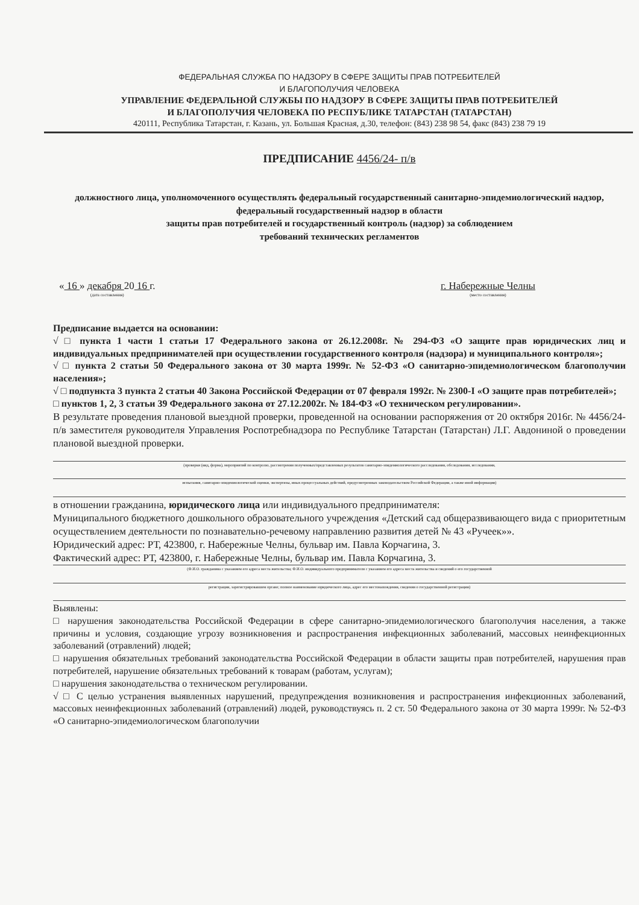ФЕДЕРАЛЬНАЯ СЛУЖБА ПО НАДЗОРУ В СФЕРЕ ЗАЩИТЫ ПРАВ ПОТРЕБИТЕЛЕЙ
И БЛАГОПОЛУЧИЯ ЧЕЛОВЕКА
УПРАВЛЕНИЕ ФЕДЕРАЛЬНОЙ СЛУЖБЫ ПО НАДЗОРУ В СФЕРЕ ЗАЩИТЫ ПРАВ ПОТРЕБИТЕЛЕЙ
И БЛАГОПОЛУЧИЯ ЧЕЛОВЕКА ПО РЕСПУБЛИКЕ ТАТАРСТАН (ТАТАРСТАН)
420111, Республика Татарстан, г. Казань, ул. Большая Красная, д.30, телефон: (843) 238 98 54, факс (843) 238 79 19
ПРЕДПИСАНИЕ 4456/24- п/в
должностного лица, уполномоченного осуществлять федеральный государственный санитарно-эпидемиологический надзор, федеральный государственный надзор в области
защиты прав потребителей и государственный контроль (надзор) за соблюдением
требований технических регламентов
« 16 » декабря 20 16 г.
(дата составления)
г. Набережные Челны
(место составления)
Предписание выдается на основании:
√ □ пункта 1 части 1 статьи 17 Федерального закона от 26.12.2008г. № 294-ФЗ «О защите прав юридических лиц и индивидуальных предпринимателей при осуществлении государственного контроля (надзора) и муниципального контроля»;
√ □ пункта 2 статьи 50 Федерального закона от 30 марта 1999г. № 52-ФЗ «О санитарно-эпидемиологическом благополучии населения»;
√ □ подпункта 3 пункта 2 статьи 40 Закона Российской Федерации от 07 февраля 1992г. № 2300-I «О защите прав потребителей»;
□ пунктов 1, 2, 3 статьи 39 Федерального закона от 27.12.2002г. № 184-ФЗ «О техническом регулировании».
В результате проведения плановой выездной проверки, проведенной на основании распоряжения от 20 октября 2016г. № 4456/24-п/в заместителя руководителя Управления Роспотребнадзора по Республике Татарстан (Татарстан) Л.Г. Авдониной о проведении плановой выездной проверки.
(проверки (вид, форма), мероприятий по контролю, рассмотрения полученных/представленных результатов санитарно-эпидемиологического расследования, обследования, исследования,
испытания, санитарно-эпидемиологической оценки, экспертизы, иных процессуальных действий, предусмотренных законодательством Российской Федерации, а также иной информации)
в отношении гражданина, юридического лица или индивидуального предпринимателя:
Муниципального бюджетного дошкольного образовательного учреждения «Детский сад общеразвивающего вида с приоритетным осуществлением деятельности по познавательно-речевому направлению развития детей № 43 «Ручеек»».
Юридический адрес: РТ, 423800, г. Набережные Челны, бульвар им. Павла Корчагина, 3.
Фактический адрес: РТ, 423800, г. Набережные Челны, бульвар им. Павла Корчагина, 3.
(Ф.И.О. гражданина с указанием его адреса места жительства; Ф.И.О. индивидуального предпринимателя с указанием его адреса места жительства и сведений о его государственной
регистрации, зарегистрировавшем органе; полное наименование юридического лица, адрес его местонахождения, сведения о государственной регистрации)
Выявлены:
□ нарушения законодательства Российской Федерации в сфере санитарно-эпидемиологического благополучия населения, а также причины и условия, создающие угрозу возникновения и распространения инфекционных заболеваний, массовых неинфекционных заболеваний (отравлений) людей;
□ нарушения обязательных требований законодательства Российской Федерации в области защиты прав потребителей, нарушения прав потребителей, нарушение обязательных требований к товарам (работам, услугам);
□ нарушения законодательства о техническом регулировании.
√ □ С целью устранения выявленных нарушений, предупреждения возникновения и распространения инфекционных заболеваний, массовых неинфекционных заболеваний (отравлений) людей, руководствуясь п. 2 ст. 50 Федерального закона от 30 марта 1999г. № 52-ФЗ «О санитарно-эпидемиологическом благополучии